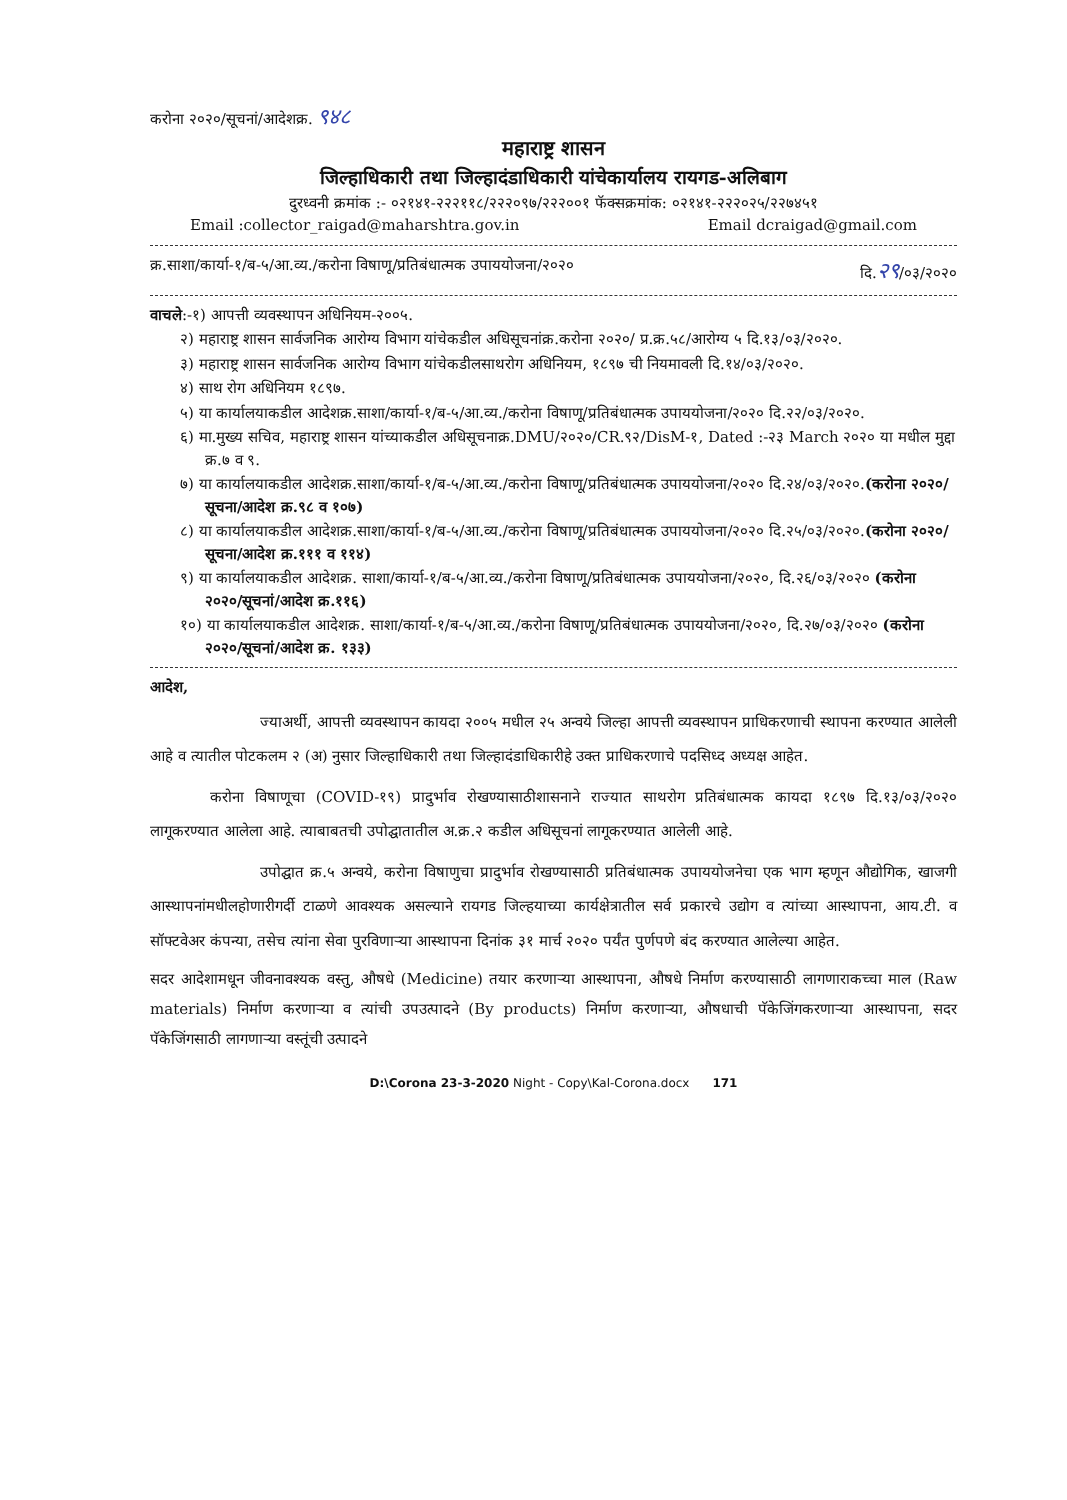करोना २०२०/सूचनां/आदेशक्र. ९४८
महाराष्ट्र शासन
जिल्हाधिकारी तथा जिल्हादंडाधिकारी यांचेकार्यालय रायगड-अलिबाग
दुरध्वनी क्रमांक :- ०२१४१-२२२११८/२२२०९७/२२२००१ फॅक्सक्रमांक: ०२१४१-२२२०२५/२२७४५१
Email :collector_raigad@maharshtra.gov.in Email dcraigad@gmail.com
क्र.साशा/कार्या-१/ब-५/आ.व्य./करोना विषाणू/प्रतिबंधात्मक उपाययोजना/२०२० दि.२९/०३/२०२०
वाचले:-१) आपत्ती व्यवस्थापन अधिनियम-२००५.
२) महाराष्ट्र शासन सार्वजनिक आरोग्य विभाग यांचेकडील अधिसूचनांक्र.करोना २०२०/ प्र.क्र.५८/आरोग्य ५ दि.१३/०३/२०२०.
३) महाराष्ट्र शासन सार्वजनिक आरोग्य विभाग यांचेकडीलसाथरोग अधिनियम, १८९७ ची नियमावली दि.१४/०३/२०२०.
४) साथ रोग अधिनियम १८९७.
५) या कार्यालयाकडील आदेशक्र.साशा/कार्या-१/ब-५/आ.व्य./करोना विषाणू/प्रतिबंधात्मक उपाययोजना/२०२० दि.२२/०३/२०२०.
६) मा.मुख्य सचिव, महाराष्ट्र शासन यांच्याकडील अधिसूचनाक्र.DMU/२०२०/CR.९२/DisM-१, Dated :-२३ March २०२० या मधील मुद्दा क्र.७ व ९.
७) या कार्यालयाकडील आदेशक्र.साशा/कार्या-१/ब-५/आ.व्य./करोना विषाणू/प्रतिबंधात्मक उपाययोजना/२०२० दि.२४/०३/२०२०.(करोना २०२०/ सूचना/आदेश क्र.९८ व १०७)
८) या कार्यालयाकडील आदेशक्र.साशा/कार्या-१/ब-५/आ.व्य./करोना विषाणू/प्रतिबंधात्मक उपाययोजना/२०२० दि.२५/०३/२०२०.(करोना २०२०/ सूचना/आदेश क्र.१११ व ११४)
९) या कार्यालयाकडील आदेशक्र. साशा/कार्या-१/ब-५/आ.व्य./करोना विषाणू/प्रतिबंधात्मक उपाययोजना/२०२०, दि.२६/०३/२०२० (करोना २०२०/सूचनां/आदेश क्र.११६)
१०) या कार्यालयाकडील आदेशक्र. साशा/कार्या-१/ब-५/आ.व्य./करोना विषाणू/प्रतिबंधात्मक उपाययोजना/२०२०, दि.२७/०३/२०२० (करोना २०२०/सूचनां/आदेश क्र. १३३)
आदेश,
ज्याअर्थी, आपत्ती व्यवस्थापन कायदा २००५ मधील २५ अन्वये जिल्हा आपत्ती व्यवस्थापन प्राधिकरणाची स्थापना करण्यात आलेली आहे व त्यातील पोटकलम २ (अ) नुसार जिल्हाधिकारी तथा जिल्हादंडाधिकारीहे उक्त प्राधिकरणाचे पदसिध्द अध्यक्ष आहेत.
करोना विषाणूचा (COVID-१९) प्रादुर्भाव रोखण्यासाठीशासनाने राज्यात साथरोग प्रतिबंधात्मक कायदा १८९७ दि.१३/०३/२०२० लागूकरण्यात आलेला आहे. त्याबाबतची उपोद्घातातील अ.क्र.२ कडील अधिसूचनां लागूकरण्यात आलेली आहे.
उपोद्घात क्र.५ अन्वये, करोना विषाणुचा प्रादुर्भाव रोखण्यासाठी प्रतिबंधात्मक उपाययोजनेचा एक भाग म्हणून औद्योगिक, खाजगी आस्थापनांमधीलहोणारीगर्दी टाळणे आवश्यक असल्याने रायगड जिल्हयाच्या कार्यक्षेत्रातील सर्व प्रकारचे उद्योग व त्यांच्या आस्थापना, आय.टी. व सॉफ्टवेअर कंपन्या, तसेच त्यांना सेवा पुरविणाऱ्या आस्थापना दिनांक ३१ मार्च २०२० पर्यंत पुर्णपणे बंद करण्यात आलेल्या आहेत.
सदर आदेशामधून जीवनावश्यक वस्तु, औषधे (Medicine) तयार करणाऱ्या आस्थापना, औषधे निर्माण करण्यासाठी लागणाराकच्चा माल (Raw materials) निर्माण करणाऱ्या व त्यांची उपउत्पादने (By products) निर्माण करणाऱ्या, औषधाची पॅकेजिंगकरणाऱ्या आस्थापना, सदर पॅकेजिंगसाठी लागणाऱ्या वस्तूंची उत्पादने
D:\Corona 23-3-2020 Night - Copy\Kal-Corona.docx 171